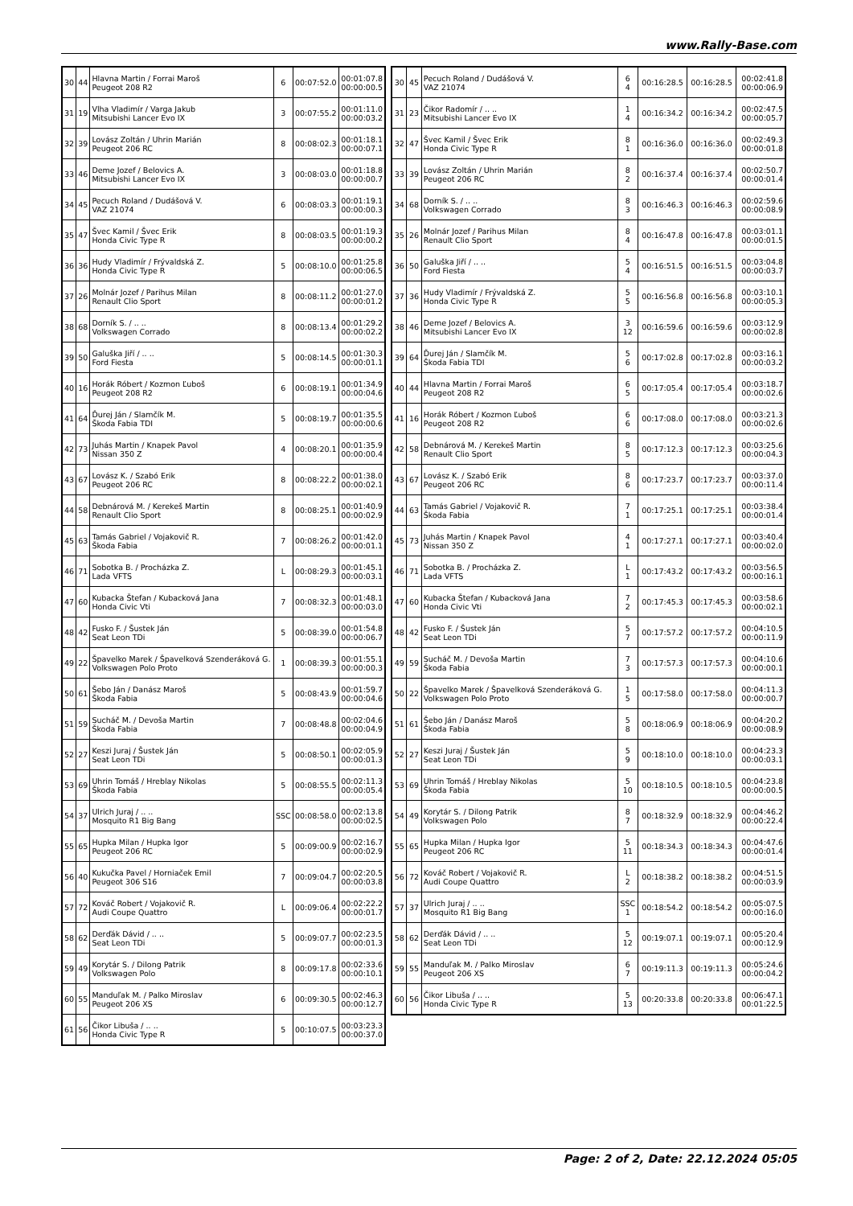www.Rally-Base.com
| 30 | 44 | Hlavna Martin / Forrai Maroš Peugeot 208 R2 | 6 | 00:07:52.0 | 00:01:07.8 00:00:00.5 |
| 31 | 19 | Vlha Vladimír / Varga Jakub Mitsubishi Lancer Evo IX | 3 | 00:07:55.2 | 00:01:11.0 00:00:03.2 |
| 32 | 39 | Lovász Zoltán / Uhrin Marián Peugeot 206 RC | 8 | 00:08:02.3 | 00:01:18.1 00:00:07.1 |
| 33 | 46 | Deme Jozef / Belovics A. Mitsubishi Lancer Evo IX | 3 | 00:08:03.0 | 00:01:18.8 00:00:00.7 |
| 34 | 45 | Pecuch Roland / Dudášová V. VAZ 21074 | 6 | 00:08:03.3 | 00:01:19.1 00:00:00.3 |
| 35 | 47 | Švec Kamil / Švec Erik Honda Civic Type R | 8 | 00:08:03.5 | 00:01:19.3 00:00:00.2 |
| 36 | 36 | Hudy Vladimír / Frývaldská Z. Honda Civic Type R | 5 | 00:08:10.0 | 00:01:25.8 00:00:06.5 |
| 37 | 26 | Molnár Jozef / Parihus Milan Renault Clio Sport | 8 | 00:08:11.2 | 00:01:27.0 00:00:01.2 |
| 38 | 68 | Dorník S. / .. .. Volkswagen Corrado | 8 | 00:08:13.4 | 00:01:29.2 00:00:02.2 |
| 39 | 50 | Galuška Jiří / .. .. Ford Fiesta | 5 | 00:08:14.5 | 00:01:30.3 00:00:01.1 |
| 40 | 16 | Horák Róbert / Kozmon Ľuboš Peugeot 208 R2 | 6 | 00:08:19.1 | 00:01:34.9 00:00:04.6 |
| 41 | 64 | Ďurej Ján / Slamčík M. Škoda Fabia TDI | 5 | 00:08:19.7 | 00:01:35.5 00:00:00.6 |
| 42 | 73 | Juhás Martin / Knapek Pavol Nissan 350 Z | 4 | 00:08:20.1 | 00:01:35.9 00:00:00.4 |
| 43 | 67 | Lovász K. / Szabó Erik Peugeot 206 RC | 8 | 00:08:22.2 | 00:01:38.0 00:00:02.1 |
| 44 | 58 | Debnárová M. / Kerekeš Martin Renault Clio Sport | 8 | 00:08:25.1 | 00:01:40.9 00:00:02.9 |
| 45 | 63 | Tamás Gabriel / Vojakovič R. Škoda Fabia | 7 | 00:08:26.2 | 00:01:42.0 00:00:01.1 |
| 46 | 71 | Sobotka B. / Procházka Z. Lada VFTS | L | 00:08:29.3 | 00:01:45.1 00:00:03.1 |
| 47 | 60 | Kubacka Štefan / Kubacková Jana Honda Civic Vti | 7 | 00:08:32.3 | 00:01:48.1 00:00:03.0 |
| 48 | 42 | Fusko F. / Šustek Ján Seat Leon TDi | 5 | 00:08:39.0 | 00:01:54.8 00:00:06.7 |
| 49 | 22 | Špavelko Marek / Špavelková Szenderáková G. Volkswagen Polo Proto | 1 | 00:08:39.3 | 00:01:55.1 00:00:00.3 |
| 50 | 61 | Šebo Ján / Danász Maroš Škoda Fabia | 5 | 00:08:43.9 | 00:01:59.7 00:00:04.6 |
| 51 | 59 | Sucháč M. / Devoša Martin Škoda Fabia | 7 | 00:08:48.8 | 00:02:04.6 00:00:04.9 |
| 52 | 27 | Keszi Juraj / Šustek Ján Seat Leon TDi | 5 | 00:08:50.1 | 00:02:05.9 00:00:01.3 |
| 53 | 69 | Uhrin Tomáš / Hreblay Nikolas Škoda Fabia | 5 | 00:08:55.5 | 00:02:11.3 00:00:05.4 |
| 54 | 37 | Ulrich Juraj / .. .. Mosquito R1 Big Bang | SSC | 00:08:58.0 | 00:02:13.8 00:00:02.5 |
| 55 | 65 | Hupka Milan / Hupka Igor Peugeot 206 RC | 5 | 00:09:00.9 | 00:02:16.7 00:00:02.9 |
| 56 | 40 | Kukučka Pavel / Horniaček Emil Peugeot 306 S16 | 7 | 00:09:04.7 | 00:02:20.5 00:00:03.8 |
| 57 | 72 | Kováč Robert / Vojakovič R. Audi Coupe Quattro | L | 00:09:06.4 | 00:02:22.2 00:00:01.7 |
| 58 | 62 | Derďák Dávid / .. .. Seat Leon TDi | 5 | 00:09:07.7 | 00:02:23.5 00:00:01.3 |
| 59 | 49 | Korytár S. / Dilong Patrik Volkswagen Polo | 8 | 00:09:17.8 | 00:02:33.6 00:00:10.1 |
| 60 | 55 | Manduľak M. / Palko Miroslav Peugeot 206 XS | 6 | 00:09:30.5 | 00:02:46.3 00:00:12.7 |
| 61 | 56 | Čikor Libuša / .. .. Honda Civic Type R | 5 | 00:10:07.5 | 00:03:23.3 00:00:37.0 |
| 30 | 45 | Pecuch Roland / Dudášová V. VAZ 21074 | 6 4 | 00:16:28.5 | 00:16:28.5 | 00:02:41.8 00:00:06.9 |
| 31 | 23 | Čikor Radomír / .. .. Mitsubishi Lancer Evo IX | 1 4 | 00:16:34.2 | 00:16:34.2 | 00:02:47.5 00:00:05.7 |
| 32 | 47 | Švec Kamil / Švec Erik Honda Civic Type R | 8 1 | 00:16:36.0 | 00:16:36.0 | 00:02:49.3 00:00:01.8 |
| 33 | 39 | Lovász Zoltán / Uhrin Marián Peugeot 206 RC | 8 2 | 00:16:37.4 | 00:16:37.4 | 00:02:50.7 00:00:01.4 |
| 34 | 68 | Dorník S. / .. .. Volkswagen Corrado | 8 3 | 00:16:46.3 | 00:16:46.3 | 00:02:59.6 00:00:08.9 |
| 35 | 26 | Molnár Jozef / Parihus Milan Renault Clio Sport | 8 4 | 00:16:47.8 | 00:16:47.8 | 00:03:01.1 00:00:01.5 |
| 36 | 50 | Galuška Jiří / .. .. Ford Fiesta | 5 4 | 00:16:51.5 | 00:16:51.5 | 00:03:04.8 00:00:03.7 |
| 37 | 36 | Hudy Vladimír / Frývaldská Z. Honda Civic Type R | 5 5 | 00:16:56.8 | 00:16:56.8 | 00:03:10.1 00:00:05.3 |
| 38 | 46 | Deme Jozef / Belovics A. Mitsubishi Lancer Evo IX | 3 12 | 00:16:59.6 | 00:16:59.6 | 00:03:12.9 00:00:02.8 |
| 39 | 64 | Ďurej Ján / Slamčík M. Škoda Fabia TDI | 5 6 | 00:17:02.8 | 00:17:02.8 | 00:03:16.1 00:00:03.2 |
| 40 | 44 | Hlavna Martin / Forrai Maroš Peugeot 208 R2 | 6 5 | 00:17:05.4 | 00:17:05.4 | 00:03:18.7 00:00:02.6 |
| 41 | 16 | Horák Róbert / Kozmon Ľuboš Peugeot 208 R2 | 6 6 | 00:17:08.0 | 00:17:08.0 | 00:03:21.3 00:00:02.6 |
| 42 | 58 | Debnárová M. / Kerekeš Martin Renault Clio Sport | 8 5 | 00:17:12.3 | 00:17:12.3 | 00:03:25.6 00:00:04.3 |
| 43 | 67 | Lovász K. / Szabó Erik Peugeot 206 RC | 8 6 | 00:17:23.7 | 00:17:23.7 | 00:03:37.0 00:00:11.4 |
| 44 | 63 | Tamás Gabriel / Vojakovič R. Škoda Fabia | 7 1 | 00:17:25.1 | 00:17:25.1 | 00:03:38.4 00:00:01.4 |
| 45 | 73 | Juhás Martin / Knapek Pavol Nissan 350 Z | 4 1 | 00:17:27.1 | 00:17:27.1 | 00:03:40.4 00:00:02.0 |
| 46 | 71 | Sobotka B. / Procházka Z. Lada VFTS | L 1 | 00:17:43.2 | 00:17:43.2 | 00:03:56.5 00:00:16.1 |
| 47 | 60 | Kubacka Štefan / Kubacková Jana Honda Civic Vti | 7 2 | 00:17:45.3 | 00:17:45.3 | 00:03:58.6 00:00:02.1 |
| 48 | 42 | Fusko F. / Šustek Ján Seat Leon TDi | 5 7 | 00:17:57.2 | 00:17:57.2 | 00:04:10.5 00:00:11.9 |
| 49 | 59 | Sucháč M. / Devoša Martin Škoda Fabia | 7 3 | 00:17:57.3 | 00:17:57.3 | 00:04:10.6 00:00:00.1 |
| 50 | 22 | Špavelko Marek / Špavelková Szenderáková G. Volkswagen Polo Proto | 1 5 | 00:17:58.0 | 00:17:58.0 | 00:04:11.3 00:00:00.7 |
| 51 | 61 | Šebo Ján / Danász Maroš Škoda Fabia | 5 8 | 00:18:06.9 | 00:18:06.9 | 00:04:20.2 00:00:08.9 |
| 52 | 27 | Keszi Juraj / Šustek Ján Seat Leon TDi | 5 9 | 00:18:10.0 | 00:18:10.0 | 00:04:23.3 00:00:03.1 |
| 53 | 69 | Uhrin Tomáš / Hreblay Nikolas Škoda Fabia | 5 10 | 00:18:10.5 | 00:18:10.5 | 00:04:23.8 00:00:00.5 |
| 54 | 49 | Korytár S. / Dilong Patrik Volkswagen Polo | 8 7 | 00:18:32.9 | 00:18:32.9 | 00:04:46.2 00:00:22.4 |
| 55 | 65 | Hupka Milan / Hupka Igor Peugeot 206 RC | 5 11 | 00:18:34.3 | 00:18:34.3 | 00:04:47.6 00:00:01.4 |
| 56 | 72 | Kováč Robert / Vojakovič R. Audi Coupe Quattro | L 2 | 00:18:38.2 | 00:18:38.2 | 00:04:51.5 00:00:03.9 |
| 57 | 37 | Ulrich Juraj / .. .. Mosquito R1 Big Bang | SSC 1 | 00:18:54.2 | 00:18:54.2 | 00:05:07.5 00:00:16.0 |
| 58 | 62 | Derďák Dávid / .. .. Seat Leon TDi | 5 12 | 00:19:07.1 | 00:19:07.1 | 00:05:20.4 00:00:12.9 |
| 59 | 55 | Manduľak M. / Palko Miroslav Peugeot 206 XS | 6 7 | 00:19:11.3 | 00:19:11.3 | 00:05:24.6 00:00:04.2 |
| 60 | 56 | Čikor Libuša / .. .. Honda Civic Type R | 5 13 | 00:20:33.8 | 00:20:33.8 | 00:06:47.1 00:01:22.5 |
Page: 2 of 2, Date: 22.12.2024 05:05